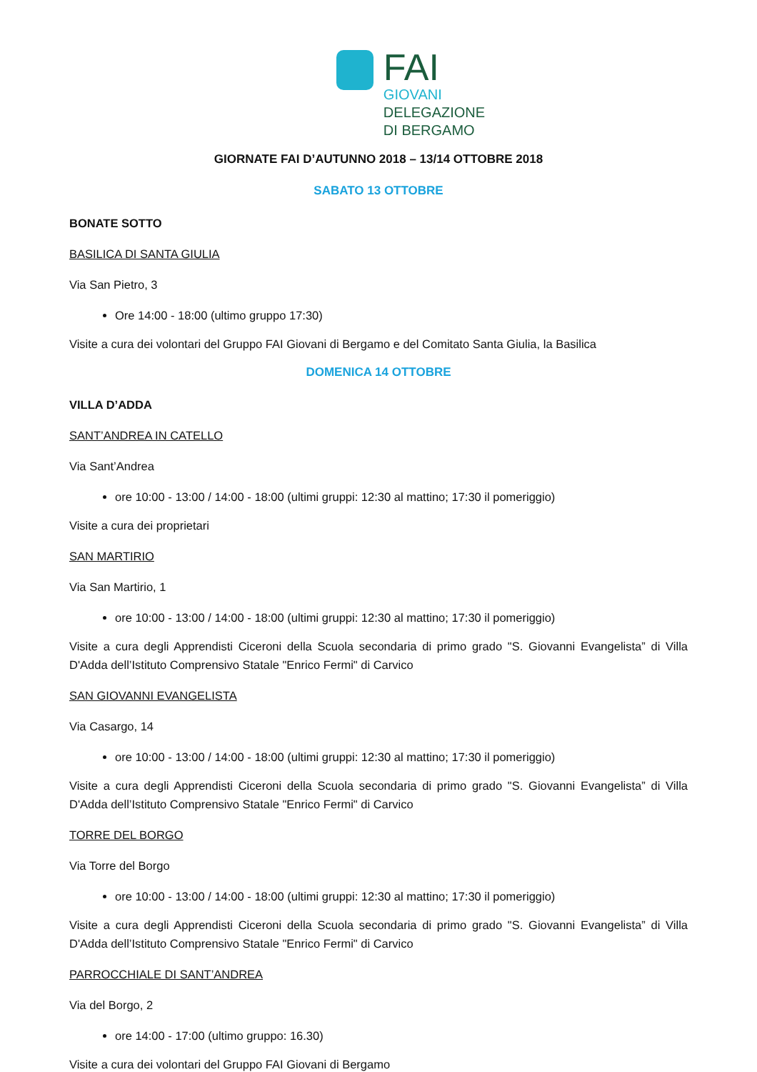FAI
GIOVANI
DELEGAZIONE
DI BERGAMO
GIORNATE FAI D’AUTUNNO 2018 – 13/14 OTTOBRE 2018
SABATO 13 OTTOBRE
BONATE SOTTO
BASILICA DI SANTA GIULIA
Via San Pietro, 3
Ore 14:00 - 18:00 (ultimo gruppo 17:30)
Visite a cura dei volontari del Gruppo FAI Giovani di Bergamo e del Comitato Santa Giulia, la Basilica
DOMENICA 14 OTTOBRE
VILLA D’ADDA
SANT’ANDREA IN CATELLO
Via Sant’Andrea
ore 10:00 - 13:00 / 14:00 - 18:00 (ultimi gruppi: 12:30 al mattino; 17:30 il pomeriggio)
Visite a cura dei proprietari
SAN MARTIRIO
Via San Martirio, 1
ore 10:00 - 13:00 / 14:00 - 18:00 (ultimi gruppi: 12:30 al mattino; 17:30 il pomeriggio)
Visite a cura degli Apprendisti Ciceroni della Scuola secondaria di primo grado "S. Giovanni Evangelista” di Villa D'Adda dell’Istituto Comprensivo Statale "Enrico Fermi" di Carvico
SAN GIOVANNI EVANGELISTA
Via Casargo, 14
ore 10:00 - 13:00 / 14:00 - 18:00 (ultimi gruppi: 12:30 al mattino; 17:30 il pomeriggio)
Visite a cura degli Apprendisti Ciceroni della Scuola secondaria di primo grado "S. Giovanni Evangelista” di Villa D'Adda dell’Istituto Comprensivo Statale "Enrico Fermi" di Carvico
TORRE DEL BORGO
Via Torre del Borgo
ore 10:00 - 13:00 / 14:00 - 18:00 (ultimi gruppi: 12:30 al mattino; 17:30 il pomeriggio)
Visite a cura degli Apprendisti Ciceroni della Scuola secondaria di primo grado "S. Giovanni Evangelista” di Villa D'Adda dell’Istituto Comprensivo Statale "Enrico Fermi" di Carvico
PARROCCHIALE DI SANT’ANDREA
Via del Borgo, 2
ore 14:00 - 17:00 (ultimo gruppo: 16.30)
Visite a cura dei volontari del Gruppo FAI Giovani di Bergamo